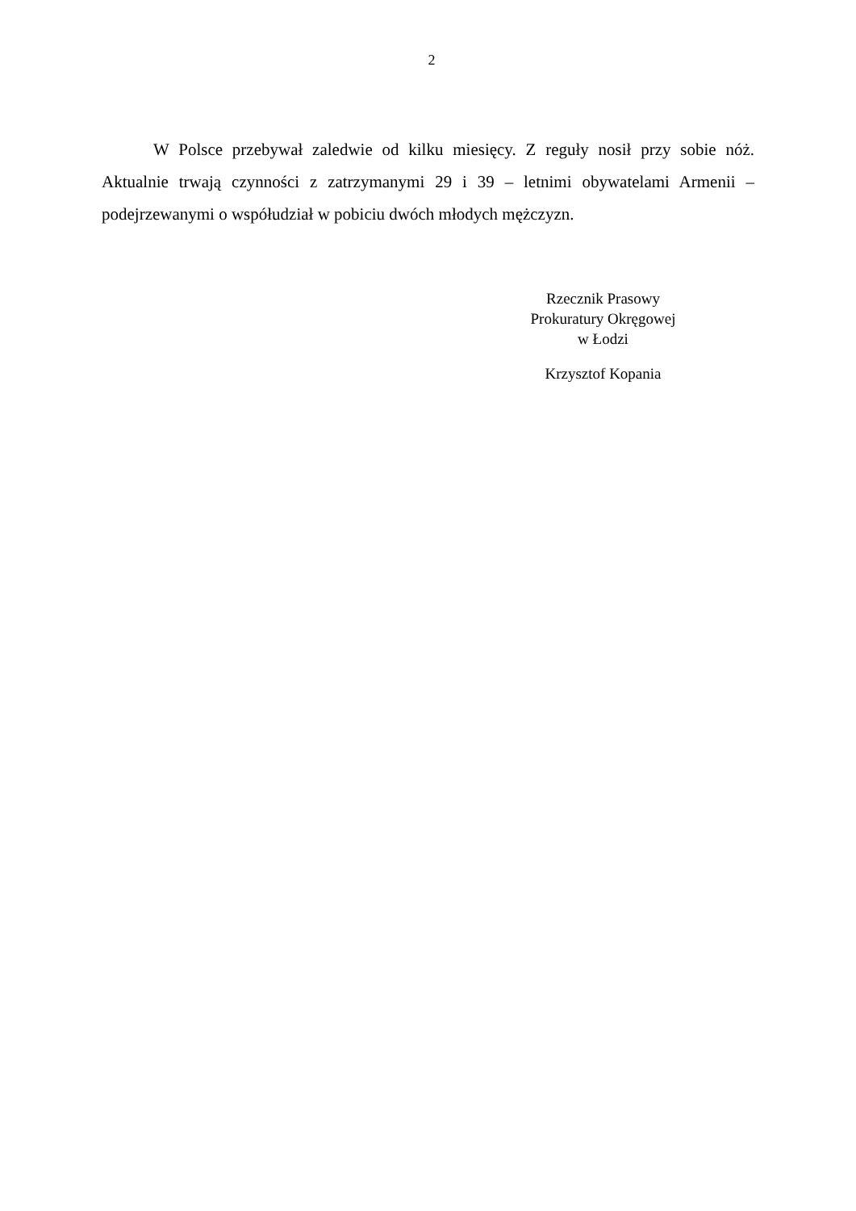2
W Polsce przebywał zaledwie od kilku miesięcy. Z reguły nosił przy sobie nóż. Aktualnie trwają czynności z zatrzymanymi 29 i 39 – letnimi obywatelami Armenii – podejrzewanymi o współudział w pobiciu dwóch młodych mężczyzn.
Rzecznik Prasowy
Prokuratury Okręgowej
w Łodzi
Krzysztof Kopania